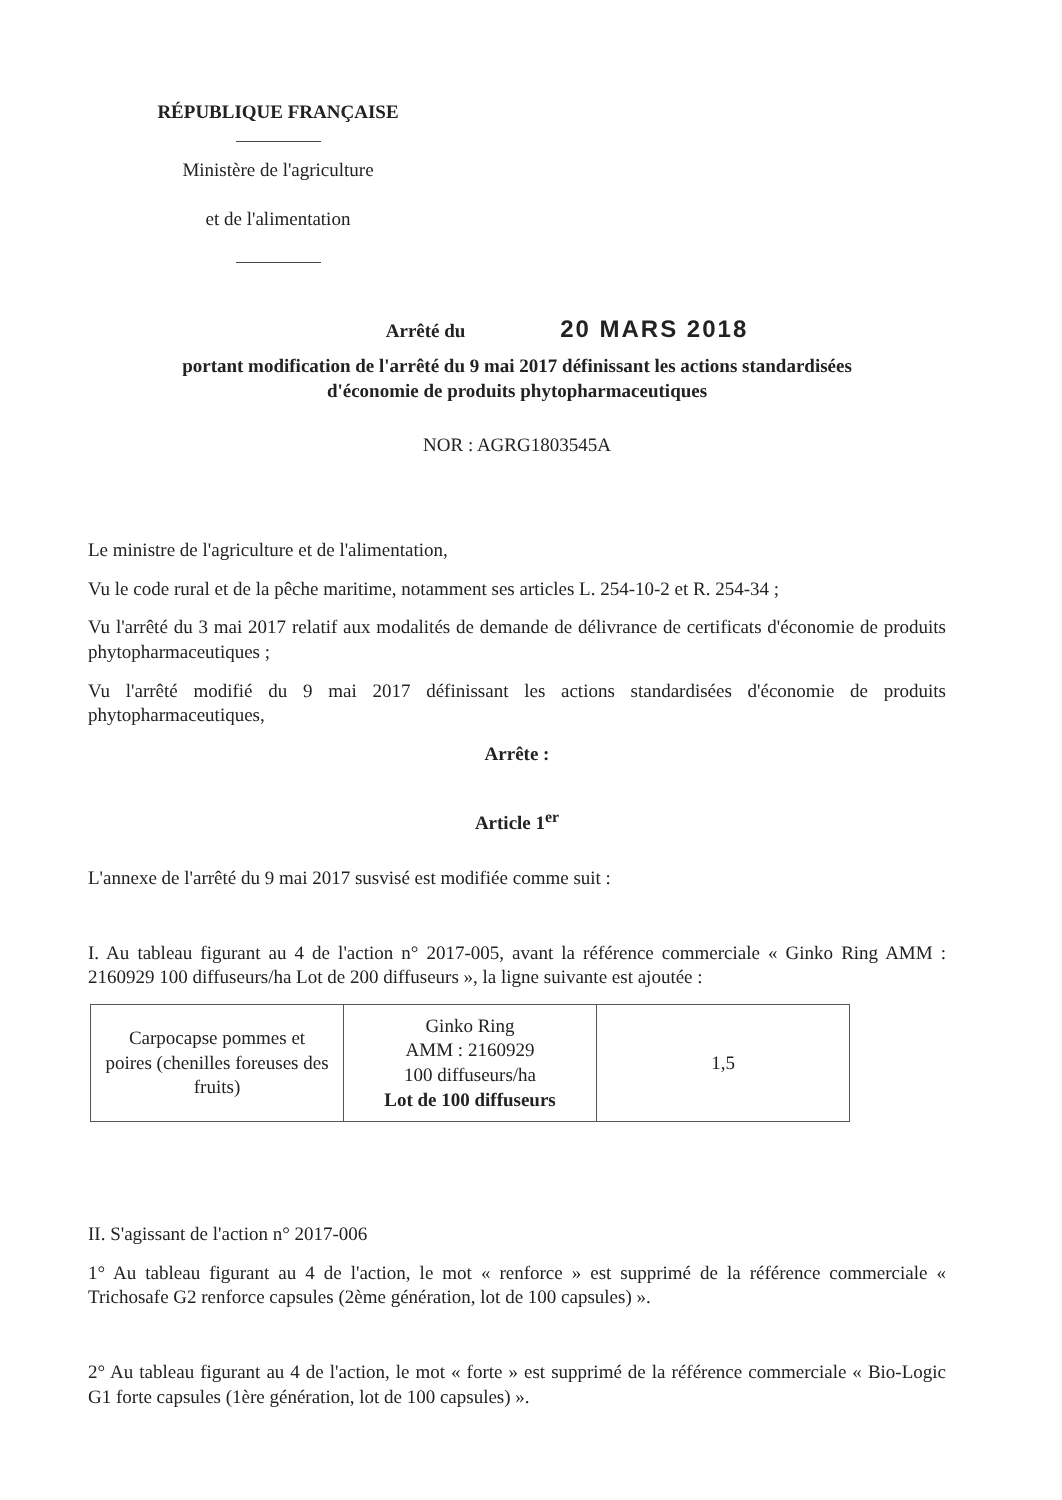RÉPUBLIQUE FRANÇAISE
Ministère de l'agriculture
et de l'alimentation
Arrêté du 20 MARS 2018
portant modification de l'arrêté du 9 mai 2017 définissant les actions standardisées
d'économie de produits phytopharmaceutiques
NOR : AGRG1803545A
Le ministre de l'agriculture et de l'alimentation,
Vu le code rural et de la pêche maritime, notamment ses articles L. 254-10-2 et R. 254-34 ;
Vu l'arrêté du 3 mai 2017 relatif aux modalités de demande de délivrance de certificats d'économie de produits phytopharmaceutiques ;
Vu l'arrêté modifié du 9 mai 2017 définissant les actions standardisées d'économie de produits phytopharmaceutiques,
Arrête :
Article 1<sup>er</sup>
L'annexe de l'arrêté du 9 mai 2017 susvisé est modifiée comme suit :
I. Au tableau figurant au 4 de l'action n° 2017-005, avant la référence commerciale « Ginko Ring AMM : 2160929 100 diffuseurs/ha Lot de 200 diffuseurs », la ligne suivante est ajoutée :
| Carpocapse pommes et poires (chenilles foreuses des fruits) | Ginko Ring AMM : 2160929 100 diffuseurs/ha Lot de 100 diffuseurs | 1,5 |
II. S'agissant de l'action n° 2017-006
1° Au tableau figurant au 4 de l'action, le mot « renforce » est supprimé de la référence commerciale « Trichosafe G2 renforce capsules (2ème génération, lot de 100 capsules) ».
2° Au tableau figurant au 4 de l'action, le mot « forte » est supprimé de la référence commerciale « Bio-Logic G1 forte capsules (1ère génération, lot de 100 capsules) ».